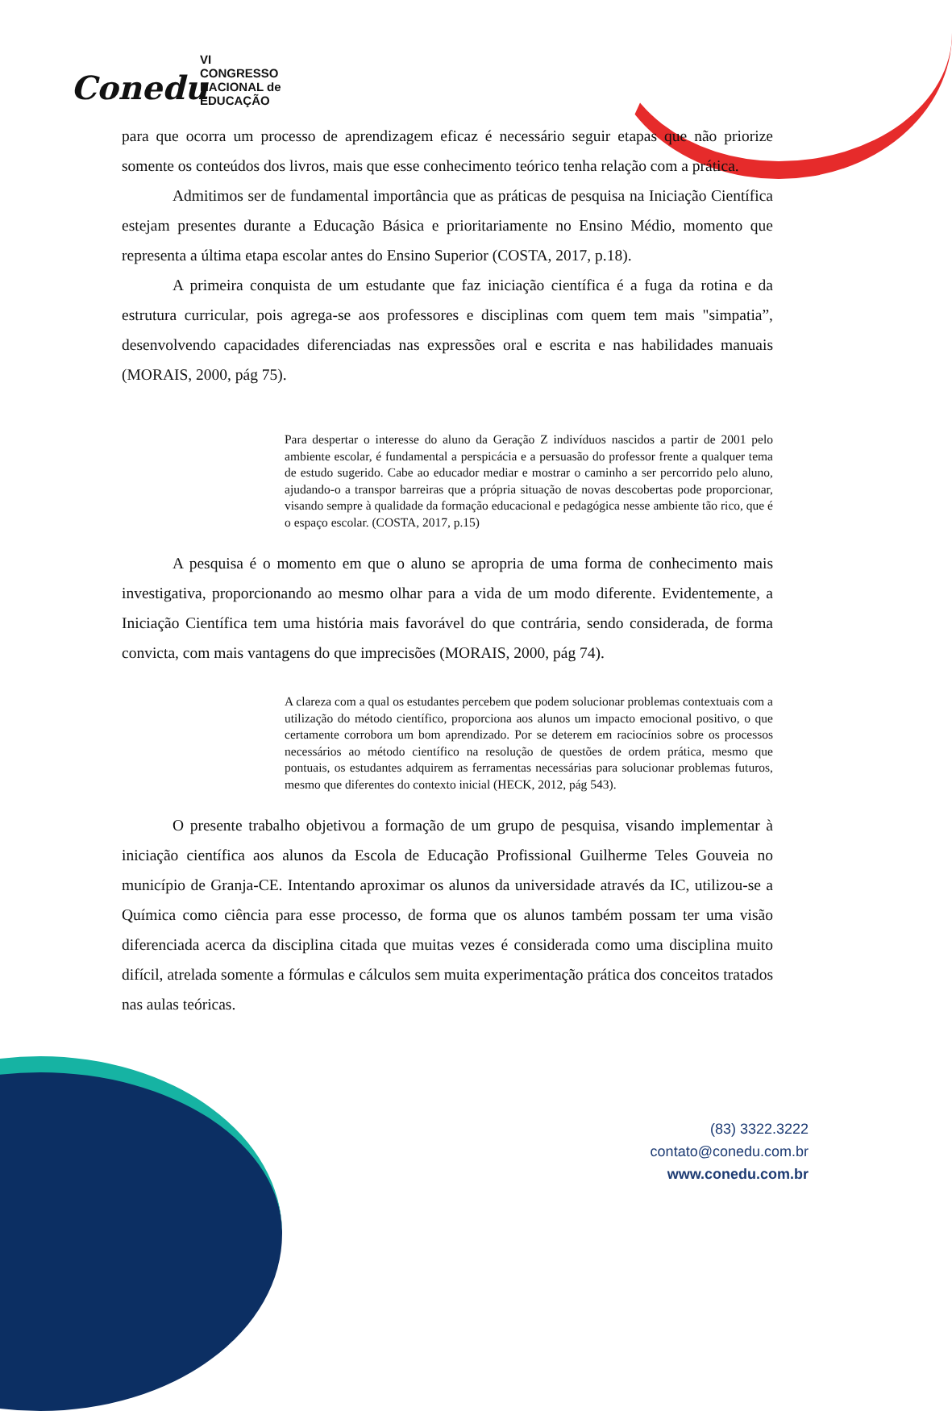Conedu
VI CONGRESSO
NACIONAL de
EDUCAÇÃO
para que ocorra um processo de aprendizagem eficaz é necessário seguir etapas que não priorize somente os conteúdos dos livros, mais que esse conhecimento teórico tenha relação com a prática.
Admitimos ser de fundamental importância que as práticas de pesquisa na Iniciação Científica estejam presentes durante a Educação Básica e prioritariamente no Ensino Médio, momento que representa a última etapa escolar antes do Ensino Superior (COSTA, 2017, p.18).
A primeira conquista de um estudante que faz iniciação científica é a fuga da rotina e da estrutura curricular, pois agrega-se aos professores e disciplinas com quem tem mais "simpatia”, desenvolvendo capacidades diferenciadas nas expressões oral e escrita e nas habilidades manuais (MORAIS, 2000, pág 75).
Para despertar o interesse do aluno da Geração Z indivíduos nascidos a partir de 2001 pelo ambiente escolar, é fundamental a perspicácia e a persuasão do professor frente a qualquer tema de estudo sugerido. Cabe ao educador mediar e mostrar o caminho a ser percorrido pelo aluno, ajudando-o a transpor barreiras que a própria situação de novas descobertas pode proporcionar, visando sempre à qualidade da formação educacional e pedagógica nesse ambiente tão rico, que é o espaço escolar. (COSTA, 2017, p.15)
A pesquisa é o momento em que o aluno se apropria de uma forma de conhecimento mais investigativa, proporcionando ao mesmo olhar para a vida de um modo diferente. Evidentemente, a Iniciação Científica tem uma história mais favorável do que contrária, sendo considerada, de forma convicta, com mais vantagens do que imprecisões (MORAIS, 2000, pág 74).
A clareza com a qual os estudantes percebem que podem solucionar problemas contextuais com a utilização do método científico, proporciona aos alunos um impacto emocional positivo, o que certamente corrobora um bom aprendizado. Por se deterem em raciocínios sobre os processos necessários ao método científico na resolução de questões de ordem prática, mesmo que pontuais, os estudantes adquirem as ferramentas necessárias para solucionar problemas futuros, mesmo que diferentes do contexto inicial (HECK, 2012, pág 543).
O presente trabalho objetivou a formação de um grupo de pesquisa, visando implementar à iniciação científica aos alunos da Escola de Educação Profissional Guilherme Teles Gouveia no município de Granja-CE. Intentando aproximar os alunos da universidade através da IC, utilizou-se a Química como ciência para esse processo, de forma que os alunos também possam ter uma visão diferenciada acerca da disciplina citada que muitas vezes é considerada como uma disciplina muito difícil, atrelada somente a fórmulas e cálculos sem muita experimentação prática dos conceitos tratados nas aulas teóricas.
(83) 3322.3222
contato@conedu.com.br
www.conedu.com.br